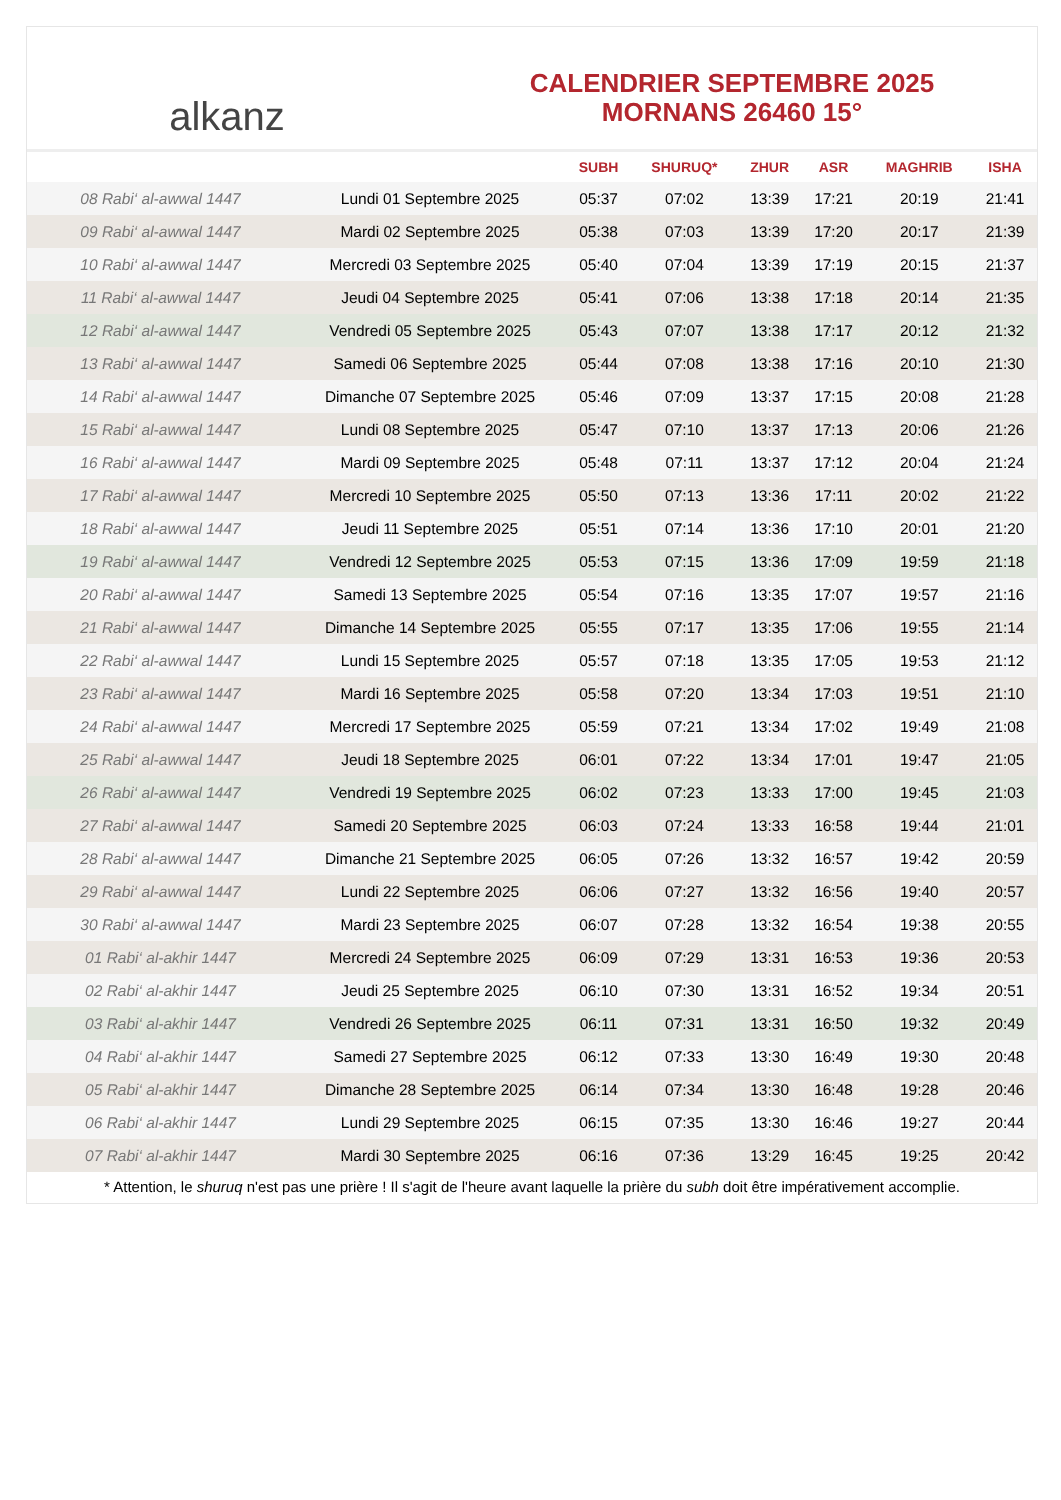alkanz
CALENDRIER SEPTEMBRE 2025
MORNANS 26460 15°
| | | SUBH | SHURUQ* | ZHUR | ASR | MAGHRIB | ISHA |
| --- | --- | --- | --- | --- | --- | --- | --- |
| 08 Rabi‘ al-awwal 1447 | Lundi 01 Septembre 2025 | 05:37 | 07:02 | 13:39 | 17:21 | 20:19 | 21:41 |
| 09 Rabi‘ al-awwal 1447 | Mardi 02 Septembre 2025 | 05:38 | 07:03 | 13:39 | 17:20 | 20:17 | 21:39 |
| 10 Rabi‘ al-awwal 1447 | Mercredi 03 Septembre 2025 | 05:40 | 07:04 | 13:39 | 17:19 | 20:15 | 21:37 |
| 11 Rabi‘ al-awwal 1447 | Jeudi 04 Septembre 2025 | 05:41 | 07:06 | 13:38 | 17:18 | 20:14 | 21:35 |
| 12 Rabi‘ al-awwal 1447 | Vendredi 05 Septembre 2025 | 05:43 | 07:07 | 13:38 | 17:17 | 20:12 | 21:32 |
| 13 Rabi‘ al-awwal 1447 | Samedi 06 Septembre 2025 | 05:44 | 07:08 | 13:38 | 17:16 | 20:10 | 21:30 |
| 14 Rabi‘ al-awwal 1447 | Dimanche 07 Septembre 2025 | 05:46 | 07:09 | 13:37 | 17:15 | 20:08 | 21:28 |
| 15 Rabi‘ al-awwal 1447 | Lundi 08 Septembre 2025 | 05:47 | 07:10 | 13:37 | 17:13 | 20:06 | 21:26 |
| 16 Rabi‘ al-awwal 1447 | Mardi 09 Septembre 2025 | 05:48 | 07:11 | 13:37 | 17:12 | 20:04 | 21:24 |
| 17 Rabi‘ al-awwal 1447 | Mercredi 10 Septembre 2025 | 05:50 | 07:13 | 13:36 | 17:11 | 20:02 | 21:22 |
| 18 Rabi‘ al-awwal 1447 | Jeudi 11 Septembre 2025 | 05:51 | 07:14 | 13:36 | 17:10 | 20:01 | 21:20 |
| 19 Rabi‘ al-awwal 1447 | Vendredi 12 Septembre 2025 | 05:53 | 07:15 | 13:36 | 17:09 | 19:59 | 21:18 |
| 20 Rabi‘ al-awwal 1447 | Samedi 13 Septembre 2025 | 05:54 | 07:16 | 13:35 | 17:07 | 19:57 | 21:16 |
| 21 Rabi‘ al-awwal 1447 | Dimanche 14 Septembre 2025 | 05:55 | 07:17 | 13:35 | 17:06 | 19:55 | 21:14 |
| 22 Rabi‘ al-awwal 1447 | Lundi 15 Septembre 2025 | 05:57 | 07:18 | 13:35 | 17:05 | 19:53 | 21:12 |
| 23 Rabi‘ al-awwal 1447 | Mardi 16 Septembre 2025 | 05:58 | 07:20 | 13:34 | 17:03 | 19:51 | 21:10 |
| 24 Rabi‘ al-awwal 1447 | Mercredi 17 Septembre 2025 | 05:59 | 07:21 | 13:34 | 17:02 | 19:49 | 21:08 |
| 25 Rabi‘ al-awwal 1447 | Jeudi 18 Septembre 2025 | 06:01 | 07:22 | 13:34 | 17:01 | 19:47 | 21:05 |
| 26 Rabi‘ al-awwal 1447 | Vendredi 19 Septembre 2025 | 06:02 | 07:23 | 13:33 | 17:00 | 19:45 | 21:03 |
| 27 Rabi‘ al-awwal 1447 | Samedi 20 Septembre 2025 | 06:03 | 07:24 | 13:33 | 16:58 | 19:44 | 21:01 |
| 28 Rabi‘ al-awwal 1447 | Dimanche 21 Septembre 2025 | 06:05 | 07:26 | 13:32 | 16:57 | 19:42 | 20:59 |
| 29 Rabi‘ al-awwal 1447 | Lundi 22 Septembre 2025 | 06:06 | 07:27 | 13:32 | 16:56 | 19:40 | 20:57 |
| 30 Rabi‘ al-awwal 1447 | Mardi 23 Septembre 2025 | 06:07 | 07:28 | 13:32 | 16:54 | 19:38 | 20:55 |
| 01 Rabi‘ al-akhir 1447 | Mercredi 24 Septembre 2025 | 06:09 | 07:29 | 13:31 | 16:53 | 19:36 | 20:53 |
| 02 Rabi‘ al-akhir 1447 | Jeudi 25 Septembre 2025 | 06:10 | 07:30 | 13:31 | 16:52 | 19:34 | 20:51 |
| 03 Rabi‘ al-akhir 1447 | Vendredi 26 Septembre 2025 | 06:11 | 07:31 | 13:31 | 16:50 | 19:32 | 20:49 |
| 04 Rabi‘ al-akhir 1447 | Samedi 27 Septembre 2025 | 06:12 | 07:33 | 13:30 | 16:49 | 19:30 | 20:48 |
| 05 Rabi‘ al-akhir 1447 | Dimanche 28 Septembre 2025 | 06:14 | 07:34 | 13:30 | 16:48 | 19:28 | 20:46 |
| 06 Rabi‘ al-akhir 1447 | Lundi 29 Septembre 2025 | 06:15 | 07:35 | 13:30 | 16:46 | 19:27 | 20:44 |
| 07 Rabi‘ al-akhir 1447 | Mardi 30 Septembre 2025 | 06:16 | 07:36 | 13:29 | 16:45 | 19:25 | 20:42 |
* Attention, le shuruq n'est pas une prière ! Il s'agit de l'heure avant laquelle la prière du subh doit être impérativement accomplie.